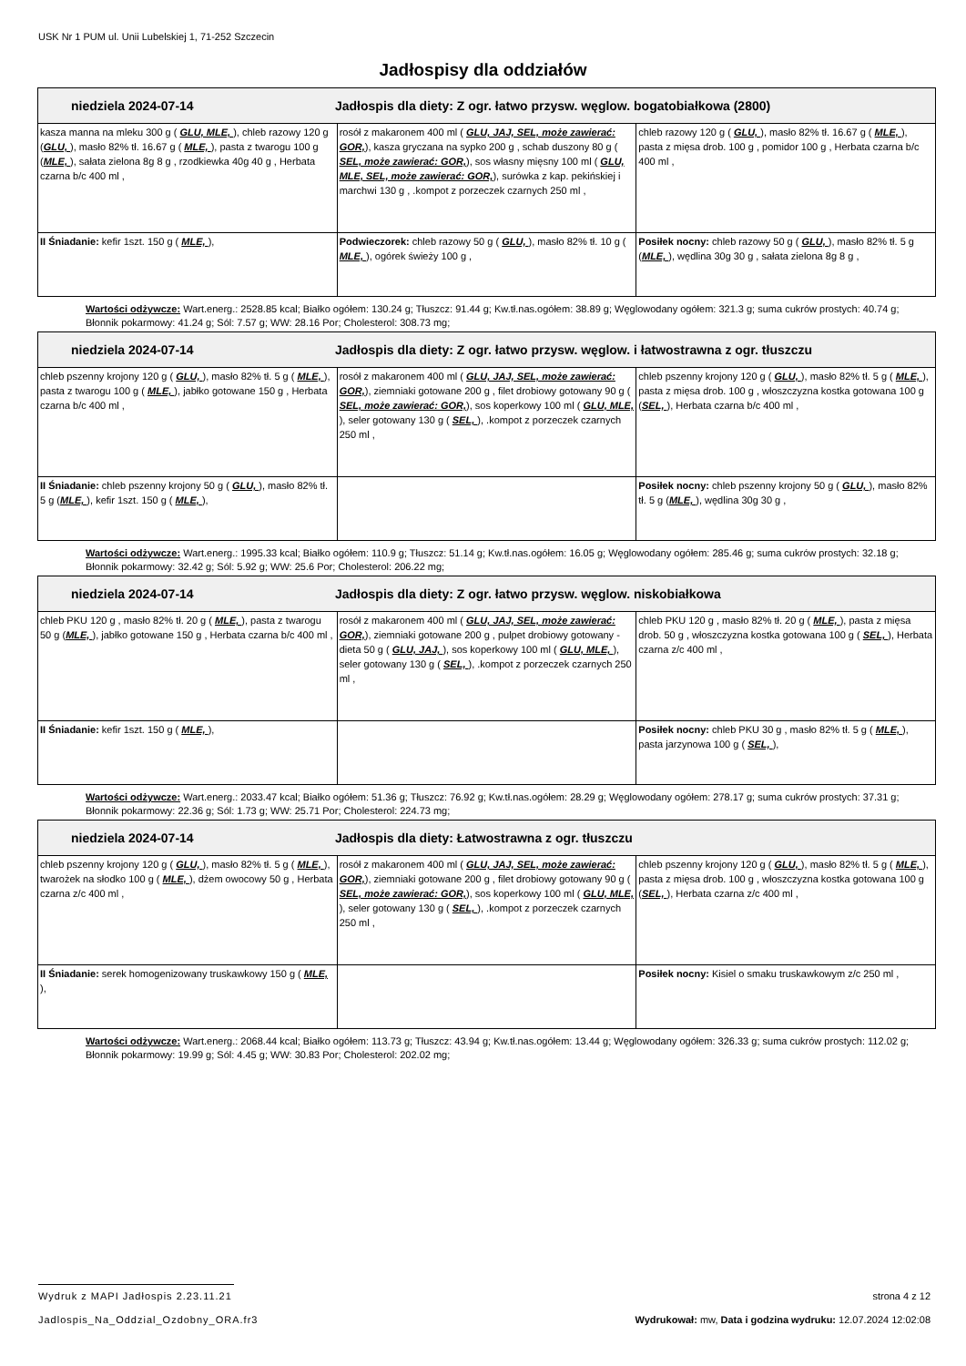USK Nr 1 PUM ul. Unii Lubelskiej 1, 71-252 Szczecin
Jadłospisy dla oddziałów
| niedziela 2024-07-14 Jadłospis dla diety: Z ogr. łatwo przysw. węglow. bogatobiałkowa (2800) | | |
| --- | --- | --- |
| kasza manna na mleku 300 g ( GLU, MLE, ), chleb razowy 120 g ( GLU, ), masło 82% tł. 16.67 g ( MLE, ), pasta z twarogu 100 g ( MLE, ), sałata zielona 8g 8 g , rzodkiewka 40g 40 g , Herbata czarna b/c 400 ml , | rosół z makaronem 400 ml ( GLU, JAJ, SEL, może zawierać: GOR, ), kasza gryczana na sypko 200 g , schab duszony 80 g ( SEL, może zawierać: GOR, ), sos własny mięsny 100 ml ( GLU, MLE, SEL, może zawierać: GOR, ), surówka z kap. pekińskiej i marchwi 130 g , .kompot z porzeczek czarnych 250 ml , | chleb razowy 120 g ( GLU, ), masło 82% tł. 16.67 g ( MLE, ), pasta z mięsa drob. 100 g , pomidor 100 g , Herbata czarna b/c 400 ml , |
| II Śniadanie: kefir 1szt. 150 g ( MLE, ), | Podwieczorek: chleb razowy 50 g ( GLU, ), masło 82% tł. 10 g ( MLE, ), ogórek świeży 100 g , | Posiłek nocny: chleb razowy 50 g ( GLU, ), masło 82% tł. 5 g ( MLE, ), wędlina 30g 30 g , sałata zielona 8g 8 g , |
Wartości odżywcze: Wart.energ.: 2528.85 kcal; Białko ogółem: 130.24 g; Tłuszcz: 91.44 g; Kw.tł.nas.ogółem: 38.89 g; Węglowodany ogółem: 321.3 g; suma cukrów prostych: 40.74 g; Błonnik pokarmowy: 41.24 g; Sól: 7.57 g; WW: 28.16 Por; Cholesterol: 308.73 mg;
| niedziela 2024-07-14 Jadłospis dla diety: Z ogr. łatwo przysw. węglow. i łatwostrawna z ogr. tłuszczu | | |
| --- | --- | --- |
| chleb pszenny krojony 120 g ( GLU, ), masło 82% tł. 5 g ( MLE, ), pasta z twarogu 100 g ( MLE, ), jabłko gotowane 150 g , Herbata czarna b/c 400 ml , | rosół z makaronem 400 ml ( GLU, JAJ, SEL, może zawierać: GOR, ), ziemniaki gotowane 200 g , filet drobiowy gotowany 90 g ( SEL, może zawierać: GOR, ), sos koperkowy 100 ml ( GLU, MLE, ), seler gotowany 130 g ( SEL, ), .kompot z porzeczek czarnych 250 ml , | chleb pszenny krojony 120 g ( GLU, ), masło 82% tł. 5 g ( MLE, ), pasta z mięsa drob. 100 g , włoszczyzna kostka gotowana 100 g ( SEL, ), Herbata czarna b/c 400 ml , |
| II Śniadanie: chleb pszenny krojony 50 g ( GLU, ), masło 82% tł. 5 g ( MLE, ), kefir 1szt. 150 g ( MLE, ), | | Posiłek nocny: chleb pszenny krojony 50 g ( GLU, ), masło 82% tł. 5 g ( MLE, ), wędlina 30g 30 g , |
Wartości odżywcze: Wart.energ.: 1995.33 kcal; Białko ogółem: 110.9 g; Tłuszcz: 51.14 g; Kw.tł.nas.ogółem: 16.05 g; Węglowodany ogółem: 285.46 g; suma cukrów prostych: 32.18 g; Błonnik pokarmowy: 32.42 g; Sól: 5.92 g; WW: 25.6 Por; Cholesterol: 206.22 mg;
| niedziela 2024-07-14 Jadłospis dla diety: Z ogr. łatwo przysw. węglow. niskobiałkowa | | |
| --- | --- | --- |
| chleb PKU 120 g , masło 82% tł. 20 g ( MLE, ), pasta z twarogu 50 g ( MLE, ), jabłko gotowane 150 g , Herbata czarna b/c 400 ml , | rosół z makaronem 400 ml ( GLU, JAJ, SEL, może zawierać: GOR, ), ziemniaki gotowane 200 g , pulpet drobiowy gotowany - dieta 50 g ( GLU, JAJ, ), sos koperkowy 100 ml ( GLU, MLE, ), seler gotowany 130 g ( SEL, ), .kompot z porzeczek czarnych 250 ml , | chleb PKU 120 g , masło 82% tł. 20 g ( MLE, ), pasta z mięsa drob. 50 g , włoszczyzna kostka gotowana 100 g ( SEL, ), Herbata czarna z/c 400 ml , |
| II Śniadanie: kefir 1szt. 150 g ( MLE, ), | | Posiłek nocny: chleb PKU 30 g , masło 82% tł. 5 g ( MLE, ), pasta jarzynowa 100 g ( SEL, ), |
Wartości odżywcze: Wart.energ.: 2033.47 kcal; Białko ogółem: 51.36 g; Tłuszcz: 76.92 g; Kw.tł.nas.ogółem: 28.29 g; Węglowodany ogółem: 278.17 g; suma cukrów prostych: 37.31 g; Błonnik pokarmowy: 22.36 g; Sól: 1.73 g; WW: 25.71 Por; Cholesterol: 224.73 mg;
| niedziela 2024-07-14 Jadłospis dla diety: Łatwostrawna z ogr. tłuszczu | | |
| --- | --- | --- |
| chleb pszenny krojony 120 g ( GLU, ), masło 82% tł. 5 g ( MLE, ), twarożek na słodko 100 g ( MLE, ), dżem owocowy 50 g , Herbata czarna z/c 400 ml , | rosół z makaronem 400 ml ( GLU, JAJ, SEL, może zawierać: GOR, ), ziemniaki gotowane 200 g , filet drobiowy gotowany 90 g ( SEL, może zawierać: GOR, ), sos koperkowy 100 ml ( GLU, MLE, ), seler gotowany 130 g ( SEL, ), .kompot z porzeczek czarnych 250 ml , | chleb pszenny krojony 120 g ( GLU, ), masło 82% tł. 5 g ( MLE, ), pasta z mięsa drob. 100 g , włoszczyzna kostka gotowana 100 g ( SEL, ), Herbata czarna z/c 400 ml , |
| II Śniadanie: serek homogenizowany truskawkowy 150 g ( MLE, ), | | Posiłek nocny: Kisiel o smaku truskawkowym z/c 250 ml , |
Wartości odżywcze: Wart.energ.: 2068.44 kcal; Białko ogółem: 113.73 g; Tłuszcz: 43.94 g; Kw.tł.nas.ogółem: 13.44 g; Węglowodany ogółem: 326.33 g; suma cukrów prostych: 112.02 g; Błonnik pokarmowy: 19.99 g; Sól: 4.45 g; WW: 30.83 Por; Cholesterol: 202.02 mg;
Wydruk z MAPI Jadłospis 2.23.11.21 strona 4 z 12
Jadlospis_Na_Oddzial_Ozdobny_ORA.fr3 Wydrukował: mw, Data i godzina wydruku: 12.07.2024 12:02:08